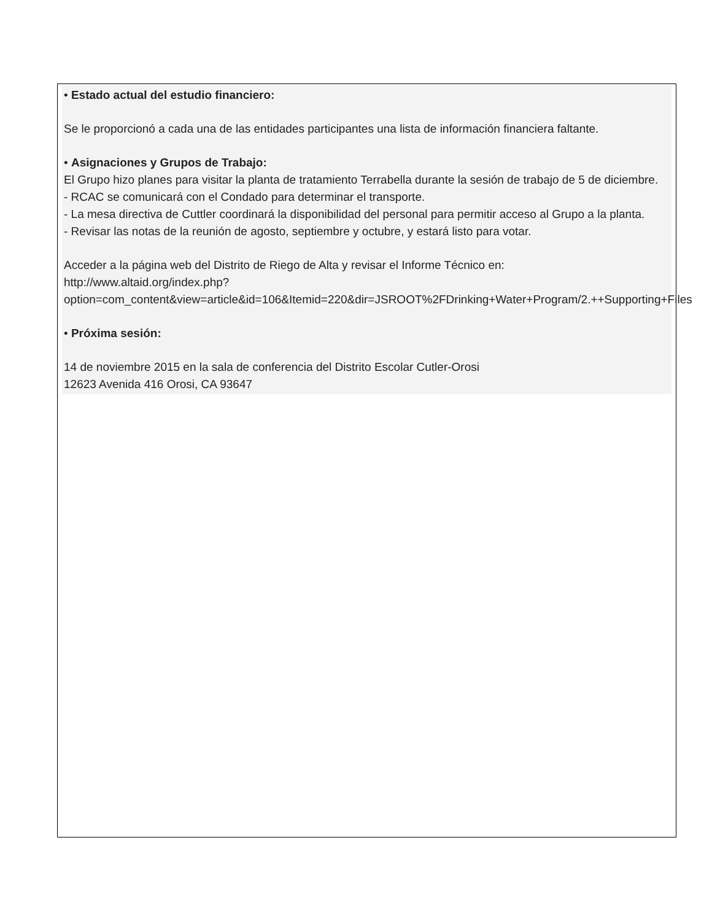• Estado actual del estudio financiero:
Se le proporcionó a cada una de las entidades participantes una lista de información financiera faltante.
• Asignaciones y Grupos de Trabajo:
El Grupo hizo planes para visitar la planta de tratamiento Terrabella durante la sesión de trabajo de 5 de diciembre.
- RCAC se comunicará con el Condado para determinar el transporte.
- La mesa directiva de Cuttler coordinará la disponibilidad del personal para permitir acceso al Grupo a la planta.
- Revisar las notas de la reunión de agosto, septiembre y octubre, y estará listo para votar.
Acceder a la página web del Distrito de Riego de Alta y revisar el Informe Técnico en: http://www.altaid.org/index.php?option=com_content&view=article&id=106&Itemid=220&dir=JSROOT%2FDrinking+Water+Program/2.++Supporting+Files
• Próxima sesión:
14 de noviembre 2015 en la sala de conferencia del Distrito Escolar Cutler-Orosi
12623 Avenida 416 Orosi, CA 93647